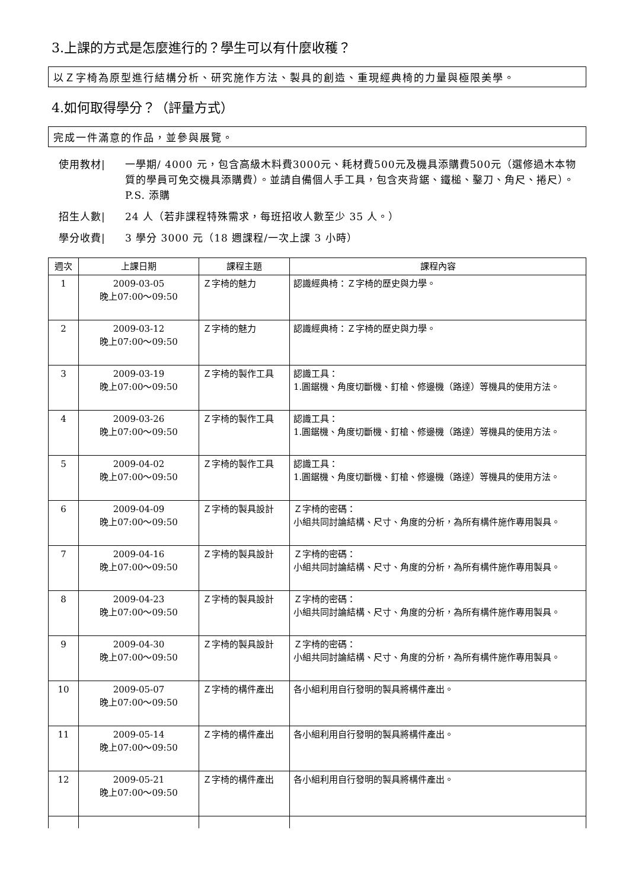3.上課的方式是怎麼進行的？學生可以有什麼收穫？
以Ｚ字椅為原型進行結構分析、研究施作方法、製具的創造、重現經典椅的力量與極限美學。
4.如何取得學分？（評量方式）
完成一件滿意的作品，並參與展覽。
使用教材| 一學期/ 4000 元，包含高級木料費3000元、耗材費500元及機具添購費500元（選修過木本物質的學員可免交機具添購費）。並請自備個人手工具，包含夾背鋸、鐵槌、鑿刀、角尺、捲尺）。 P.S. 添購
招生人數| 24 人（若非課程特殊需求，每班招收人數至少 35 人。）
學分收費| 3 學分 3000 元（18 週課程/一次上課 3 小時）
| 週次 | 上課日期 | 課程主題 | 課程內容 |
| --- | --- | --- | --- |
| 1 | 2009-03-05 晚上07:00～09:50 | Ｚ字椅的魅力 | 認識經典椅：Ｚ字椅的歷史與力學。 |
| 2 | 2009-03-12 晚上07:00～09:50 | Ｚ字椅的魅力 | 認識經典椅：Ｚ字椅的歷史與力學。 |
| 3 | 2009-03-19 晚上07:00～09:50 | Ｚ字椅的製作工具 | 認識工具： 1.圓鋸機、角度切斷機、釘槍、修邊機（路達）等機具的使用方法。 |
| 4 | 2009-03-26 晚上07:00～09:50 | Ｚ字椅的製作工具 | 認識工具： 1.圓鋸機、角度切斷機、釘槍、修邊機（路達）等機具的使用方法。 |
| 5 | 2009-04-02 晚上07:00～09:50 | Ｚ字椅的製作工具 | 認識工具： 1.圓鋸機、角度切斷機、釘槍、修邊機（路達）等機具的使用方法。 |
| 6 | 2009-04-09 晚上07:00～09:50 | Ｚ字椅的製具設計 | Ｚ字椅的密碼： 小組共同討論結構、尺寸、角度的分析，為所有構件施作專用製具。 |
| 7 | 2009-04-16 晚上07:00～09:50 | Ｚ字椅的製具設計 | Ｚ字椅的密碼： 小組共同討論結構、尺寸、角度的分析，為所有構件施作專用製具。 |
| 8 | 2009-04-23 晚上07:00～09:50 | Ｚ字椅的製具設計 | Ｚ字椅的密碼： 小組共同討論結構、尺寸、角度的分析，為所有構件施作專用製具。 |
| 9 | 2009-04-30 晚上07:00～09:50 | Ｚ字椅的製具設計 | Ｚ字椅的密碼： 小組共同討論結構、尺寸、角度的分析，為所有構件施作專用製具。 |
| 10 | 2009-05-07 晚上07:00～09:50 | Ｚ字椅的構件產出 | 各小組利用自行發明的製具將構件產出。 |
| 11 | 2009-05-14 晚上07:00～09:50 | Ｚ字椅的構件產出 | 各小組利用自行發明的製具將構件產出。 |
| 12 | 2009-05-21 晚上07:00～09:50 | Ｚ字椅的構件產出 | 各小組利用自行發明的製具將構件產出。 |